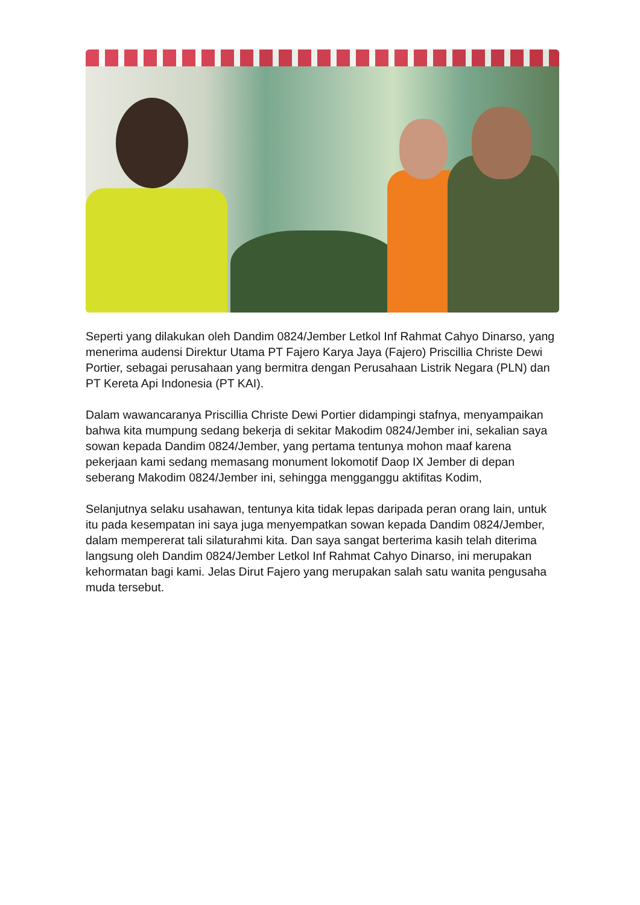Seperti yang dilakukan oleh Dandim 0824/Jember Letkol Inf Rahmat Cahyo Dinarso, yang menerima audensi Direktur Utama PT Fajero Karya Jaya (Fajero) Priscillia Christe Dewi Portier, sebagai perusahaan yang bermitra dengan Perusahaan Listrik Negara (PLN) dan PT Kereta Api Indonesia (PT KAI).
Dalam wawancaranya Priscillia Christe Dewi Portier didampingi stafnya, menyampaikan bahwa kita mumpung sedang bekerja di sekitar Makodim 0824/Jember ini, sekalian saya sowan kepada Dandim 0824/Jember, yang pertama tentunya mohon maaf karena pekerjaan kami sedang memasang monument lokomotif Daop IX Jember di depan seberang Makodim 0824/Jember ini, sehingga mengganggu aktifitas Kodim,
Selanjutnya selaku usahawan, tentunya kita tidak lepas daripada peran orang lain, untuk itu pada kesempatan ini saya juga menyempatkan sowan kepada Dandim 0824/Jember, dalam mempererat tali silaturahmi kita. Dan saya sangat berterima kasih telah diterima langsung oleh Dandim 0824/Jember Letkol Inf Rahmat Cahyo Dinarso, ini merupakan kehormatan bagi kami. Jelas Dirut Fajero yang merupakan salah satu wanita pengusaha muda tersebut.